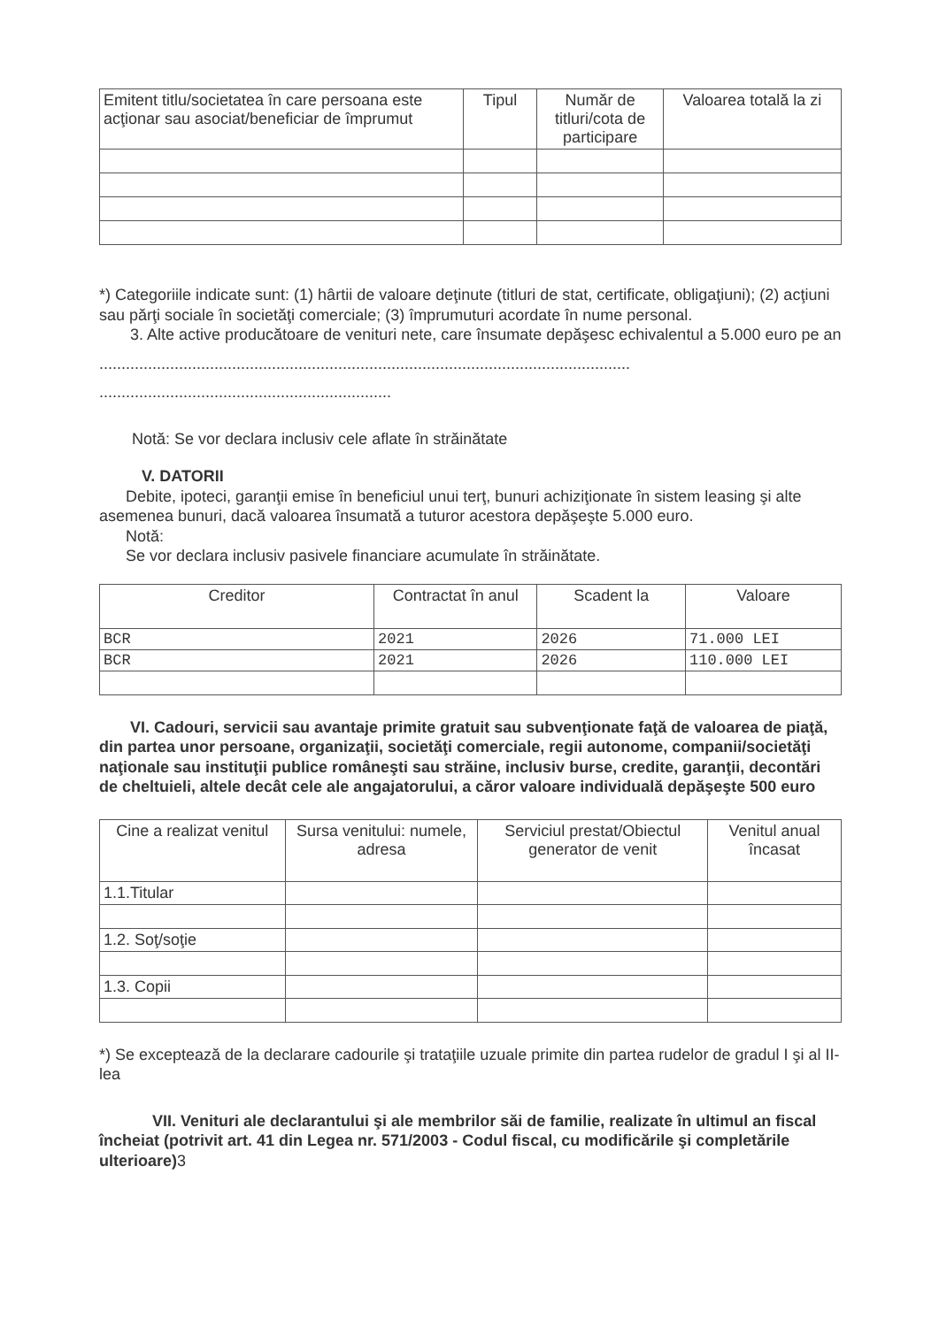| Emitent titlu/societatea în care persoana este acţionar sau asociat/beneficiar de împrumut | Tipul | Număr de titluri/cota de participare | Valoarea totală la zi |
| --- | --- | --- | --- |
*) Categoriile indicate sunt: (1) hârtii de valoare deţinute (titluri de stat, certificate, obligaţiuni); (2) acţiuni sau părţi sociale în societăţi comerciale; (3) împrumuturi acordate în nume personal.
3. Alte active producătoare de venituri nete, care însumate depăşesc echivalentul a 5.000 euro pe an
........................................................................................................................
..................................................................
Notă: Se vor declara inclusiv cele aflate în străinătate
V. DATORII
Debite, ipoteci, garanţii emise în beneficiul unui terţ, bunuri achiziţionate în sistem leasing şi alte asemenea bunuri, dacă valoarea însumată a tuturor acestora depăşeşte 5.000 euro.
Notă:
Se vor declara inclusiv pasivele financiare acumulate în străinătate.
| Creditor | Contractat în anul | Scadent la | Valoare |
| --- | --- | --- | --- |
| BCR | 2021 | 2026 | 71.000 LEI |
| BCR | 2021 | 2026 | 110.000 LEI |
VI. Cadouri, servicii sau avantaje primite gratuit sau subvenţionate faţă de valoarea de piaţă, din partea unor persoane, organizaţii, societăţi comerciale, regii autonome, companii/societăţi naţionale sau instituţii publice româneşti sau străine, inclusiv burse, credite, garanţii, decontări de cheltuieli, altele decât cele ale angajatorului, a căror valoare individuală depăşeşte 500 euro
| Cine a realizat venitul | Sursa venitului: numele, adresa | Serviciul prestat/Obiectul generator de venit | Venitul anual încasat |
| --- | --- | --- | --- |
| 1.1.Titular | | | |
| 1.2. Soţ/soţie | | | |
| 1.3. Copii | | | |
*) Se exceptează de la declarare cadourile şi trataţiile uzuale primite din partea rudelor de gradul I şi al II-lea
VII. Venituri ale declarantului şi ale membrilor săi de familie, realizate în ultimul an fiscal încheiat (potrivit art. 41 din Legea nr. 571/2003 - Codul fiscal, cu modificările şi completările ulterioare) 3